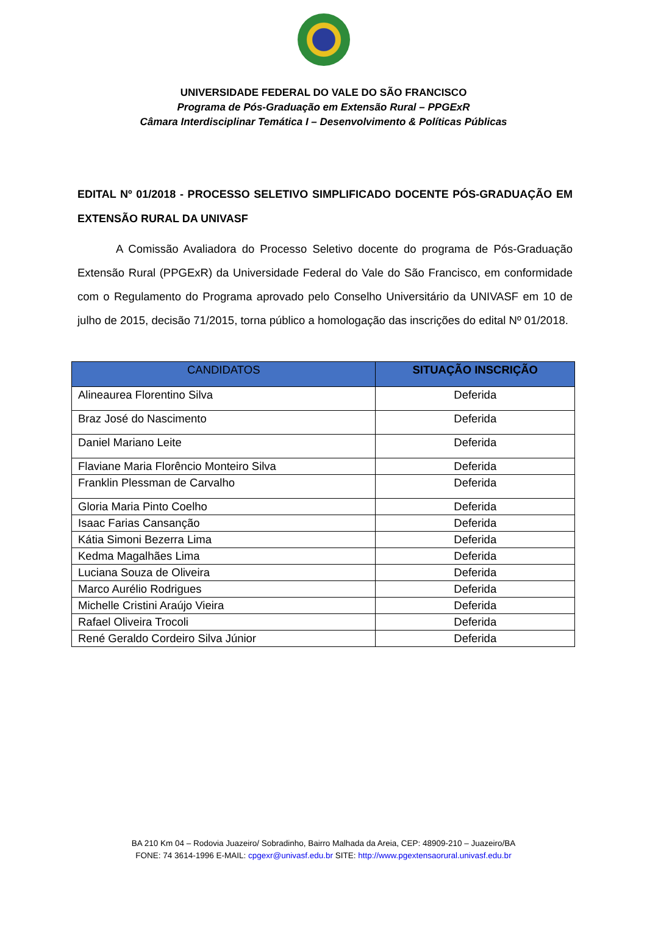UNIVERSIDADE FEDERAL DO VALE DO SÃO FRANCISCO
Programa de Pós-Graduação em Extensão Rural – PPGExR
Câmara Interdisciplinar Temática I – Desenvolvimento & Políticas Públicas
EDITAL Nº 01/2018 - PROCESSO SELETIVO SIMPLIFICADO DOCENTE PÓS-GRADUAÇÃO EM EXTENSÃO RURAL DA UNIVASF
A Comissão Avaliadora do Processo Seletivo docente do programa de Pós-Graduação Extensão Rural (PPGExR) da Universidade Federal do Vale do São Francisco, em conformidade com o Regulamento do Programa aprovado pelo Conselho Universitário da UNIVASF em 10 de julho de 2015, decisão 71/2015, torna público a homologação das inscrições do edital Nº 01/2018.
| CANDIDATOS | SITUAÇÃO INSCRIÇÃO |
| --- | --- |
| Alineaurea Florentino Silva | Deferida |
| Braz José do Nascimento | Deferida |
| Daniel Mariano Leite | Deferida |
| Flaviane Maria Florêncio Monteiro Silva | Deferida |
| Franklin Plessman de Carvalho | Deferida |
| Gloria Maria Pinto Coelho | Deferida |
| Isaac Farias Cansanção | Deferida |
| Kátia Simoni Bezerra Lima | Deferida |
| Kedma Magalhães Lima | Deferida |
| Luciana Souza de Oliveira | Deferida |
| Marco Aurélio Rodrigues | Deferida |
| Michelle Cristini Araújo Vieira | Deferida |
| Rafael Oliveira Trocoli | Deferida |
| René Geraldo Cordeiro Silva Júnior | Deferida |
BA 210 Km 04 – Rodovia Juazeiro/ Sobradinho, Bairro Malhada da Areia, CEP: 48909-210 – Juazeiro/BA
FONE: 74 3614-1996 E-MAIL: cpgexr@univasf.edu.br SITE: http://www.pgextensaorural.univasf.edu.br